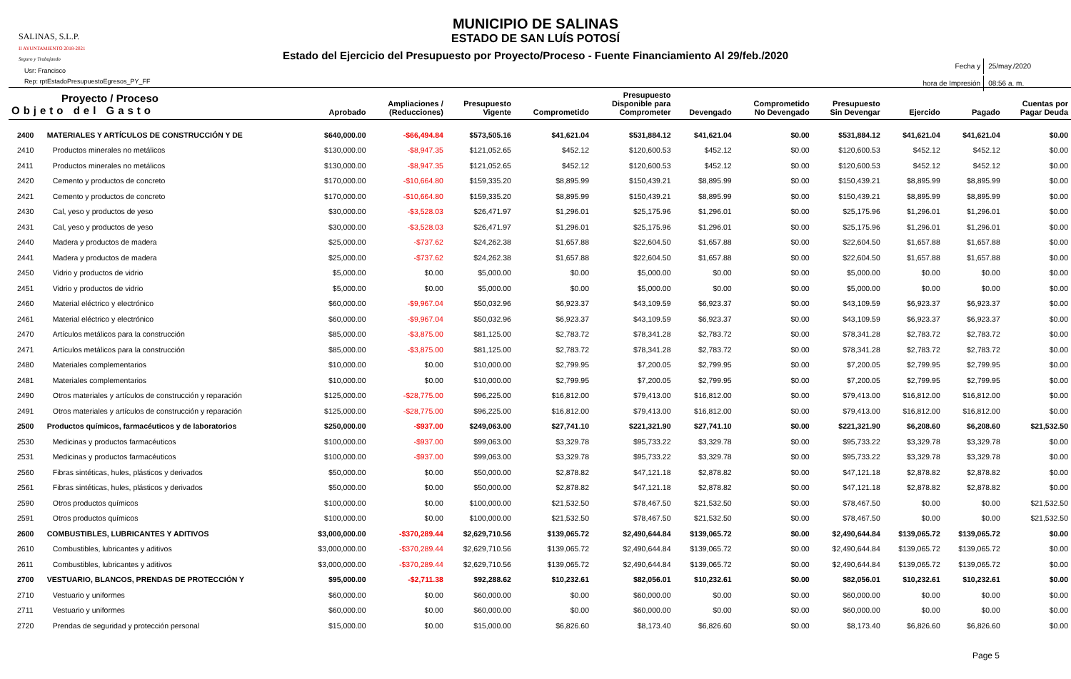SALINAS, S.L.P.
II AYUNTAMIENTO 2018-2021
Seguro y Trabajando
Usr: Francisco
Rep: rptEstadoPresupuestoEgresos_PY_FF
MUNICIPIO DE SALINAS
ESTADO DE SAN LUÍS POTOSÍ
Estado del Ejercicio del Presupuesto por Proyecto/Proceso - Fuente Financiamiento Al 29/feb./2020
| Fecha y | 25/may./2020 |
| hora de Impresión | 08:56 a. m. |
| Proyecto / Proceso Objeto del Gasto | | Aprobado | Ampliaciones / (Reducciones) | Presupuesto Vigente | Comprometido | Presupuesto Disponible para Comprometer | Devengado | Comprometido No Devengado | Presupuesto Sin Devengar | Ejercido | Pagado | Cuentas por Pagar Deuda |
| --- | --- | --- | --- | --- | --- | --- | --- | --- | --- | --- | --- | --- |
| 2400 | MATERIALES Y ARTÍCULOS DE CONSTRUCCIÓN Y DE | $640,000.00 | -$66,494.84 | $573,505.16 | $41,621.04 | $531,884.12 | $41,621.04 | $0.00 | $531,884.12 | $41,621.04 | $41,621.04 | $0.00 |
| 2410 | Productos minerales no metálicos | $130,000.00 | -$8,947.35 | $121,052.65 | $452.12 | $120,600.53 | $452.12 | $0.00 | $120,600.53 | $452.12 | $452.12 | $0.00 |
| 2411 | Productos minerales no metálicos | $130,000.00 | -$8,947.35 | $121,052.65 | $452.12 | $120,600.53 | $452.12 | $0.00 | $120,600.53 | $452.12 | $452.12 | $0.00 |
| 2420 | Cemento y productos de concreto | $170,000.00 | -$10,664.80 | $159,335.20 | $8,895.99 | $150,439.21 | $8,895.99 | $0.00 | $150,439.21 | $8,895.99 | $8,895.99 | $0.00 |
| 2421 | Cemento y productos de concreto | $170,000.00 | -$10,664.80 | $159,335.20 | $8,895.99 | $150,439.21 | $8,895.99 | $0.00 | $150,439.21 | $8,895.99 | $8,895.99 | $0.00 |
| 2430 | Cal, yeso y productos de yeso | $30,000.00 | -$3,528.03 | $26,471.97 | $1,296.01 | $25,175.96 | $1,296.01 | $0.00 | $25,175.96 | $1,296.01 | $1,296.01 | $0.00 |
| 2431 | Cal, yeso y productos de yeso | $30,000.00 | -$3,528.03 | $26,471.97 | $1,296.01 | $25,175.96 | $1,296.01 | $0.00 | $25,175.96 | $1,296.01 | $1,296.01 | $0.00 |
| 2440 | Madera y productos de madera | $25,000.00 | -$737.62 | $24,262.38 | $1,657.88 | $22,604.50 | $1,657.88 | $0.00 | $22,604.50 | $1,657.88 | $1,657.88 | $0.00 |
| 2441 | Madera y productos de madera | $25,000.00 | -$737.62 | $24,262.38 | $1,657.88 | $22,604.50 | $1,657.88 | $0.00 | $22,604.50 | $1,657.88 | $1,657.88 | $0.00 |
| 2450 | Vidrio y productos de vidrio | $5,000.00 | $0.00 | $5,000.00 | $0.00 | $5,000.00 | $0.00 | $0.00 | $5,000.00 | $0.00 | $0.00 | $0.00 |
| 2451 | Vidrio y productos de vidrio | $5,000.00 | $0.00 | $5,000.00 | $0.00 | $5,000.00 | $0.00 | $0.00 | $5,000.00 | $0.00 | $0.00 | $0.00 |
| 2460 | Material eléctrico y electrónico | $60,000.00 | -$9,967.04 | $50,032.96 | $6,923.37 | $43,109.59 | $6,923.37 | $0.00 | $43,109.59 | $6,923.37 | $6,923.37 | $0.00 |
| 2461 | Material eléctrico y electrónico | $60,000.00 | -$9,967.04 | $50,032.96 | $6,923.37 | $43,109.59 | $6,923.37 | $0.00 | $43,109.59 | $6,923.37 | $6,923.37 | $0.00 |
| 2470 | Artículos metálicos para la construcción | $85,000.00 | -$3,875.00 | $81,125.00 | $2,783.72 | $78,341.28 | $2,783.72 | $0.00 | $78,341.28 | $2,783.72 | $2,783.72 | $0.00 |
| 2471 | Artículos metálicos para la construcción | $85,000.00 | -$3,875.00 | $81,125.00 | $2,783.72 | $78,341.28 | $2,783.72 | $0.00 | $78,341.28 | $2,783.72 | $2,783.72 | $0.00 |
| 2480 | Materiales complementarios | $10,000.00 | $0.00 | $10,000.00 | $2,799.95 | $7,200.05 | $2,799.95 | $0.00 | $7,200.05 | $2,799.95 | $2,799.95 | $0.00 |
| 2481 | Materiales complementarios | $10,000.00 | $0.00 | $10,000.00 | $2,799.95 | $7,200.05 | $2,799.95 | $0.00 | $7,200.05 | $2,799.95 | $2,799.95 | $0.00 |
| 2490 | Otros materiales y artículos de construcción y reparación | $125,000.00 | -$28,775.00 | $96,225.00 | $16,812.00 | $79,413.00 | $16,812.00 | $0.00 | $79,413.00 | $16,812.00 | $16,812.00 | $0.00 |
| 2491 | Otros materiales y artículos de construcción y reparación | $125,000.00 | -$28,775.00 | $96,225.00 | $16,812.00 | $79,413.00 | $16,812.00 | $0.00 | $79,413.00 | $16,812.00 | $16,812.00 | $0.00 |
| 2500 | Productos químicos, farmacéuticos y de laboratorios | $250,000.00 | -$937.00 | $249,063.00 | $27,741.10 | $221,321.90 | $27,741.10 | $0.00 | $221,321.90 | $6,208.60 | $6,208.60 | $21,532.50 |
| 2530 | Medicinas y productos farmacéuticos | $100,000.00 | -$937.00 | $99,063.00 | $3,329.78 | $95,733.22 | $3,329.78 | $0.00 | $95,733.22 | $3,329.78 | $3,329.78 | $0.00 |
| 2531 | Medicinas y productos farmacéuticos | $100,000.00 | -$937.00 | $99,063.00 | $3,329.78 | $95,733.22 | $3,329.78 | $0.00 | $95,733.22 | $3,329.78 | $3,329.78 | $0.00 |
| 2560 | Fibras sintéticas, hules, plásticos y derivados | $50,000.00 | $0.00 | $50,000.00 | $2,878.82 | $47,121.18 | $2,878.82 | $0.00 | $47,121.18 | $2,878.82 | $2,878.82 | $0.00 |
| 2561 | Fibras sintéticas, hules, plásticos y derivados | $50,000.00 | $0.00 | $50,000.00 | $2,878.82 | $47,121.18 | $2,878.82 | $0.00 | $47,121.18 | $2,878.82 | $2,878.82 | $0.00 |
| 2590 | Otros productos químicos | $100,000.00 | $0.00 | $100,000.00 | $21,532.50 | $78,467.50 | $21,532.50 | $0.00 | $78,467.50 | $0.00 | $0.00 | $21,532.50 |
| 2591 | Otros productos químicos | $100,000.00 | $0.00 | $100,000.00 | $21,532.50 | $78,467.50 | $21,532.50 | $0.00 | $78,467.50 | $0.00 | $0.00 | $21,532.50 |
| 2600 | COMBUSTIBLES, LUBRICANTES Y ADITIVOS | $3,000,000.00 | -$370,289.44 | $2,629,710.56 | $139,065.72 | $2,490,644.84 | $139,065.72 | $0.00 | $2,490,644.84 | $139,065.72 | $139,065.72 | $0.00 |
| 2610 | Combustibles, lubricantes y aditivos | $3,000,000.00 | -$370,289.44 | $2,629,710.56 | $139,065.72 | $2,490,644.84 | $139,065.72 | $0.00 | $2,490,644.84 | $139,065.72 | $139,065.72 | $0.00 |
| 2611 | Combustibles, lubricantes y aditivos | $3,000,000.00 | -$370,289.44 | $2,629,710.56 | $139,065.72 | $2,490,644.84 | $139,065.72 | $0.00 | $2,490,644.84 | $139,065.72 | $139,065.72 | $0.00 |
| 2700 | VESTUARIO, BLANCOS, PRENDAS DE PROTECCIÓN Y | $95,000.00 | -$2,711.38 | $92,288.62 | $10,232.61 | $82,056.01 | $10,232.61 | $0.00 | $82,056.01 | $10,232.61 | $10,232.61 | $0.00 |
| 2710 | Vestuario y uniformes | $60,000.00 | $0.00 | $60,000.00 | $0.00 | $60,000.00 | $0.00 | $0.00 | $60,000.00 | $0.00 | $0.00 | $0.00 |
| 2711 | Vestuario y uniformes | $60,000.00 | $0.00 | $60,000.00 | $0.00 | $60,000.00 | $0.00 | $0.00 | $60,000.00 | $0.00 | $0.00 | $0.00 |
| 2720 | Prendas de seguridad y protección personal | $15,000.00 | $0.00 | $15,000.00 | $6,826.60 | $8,173.40 | $6,826.60 | $0.00 | $8,173.40 | $6,826.60 | $6,826.60 | $0.00 |
Page 5